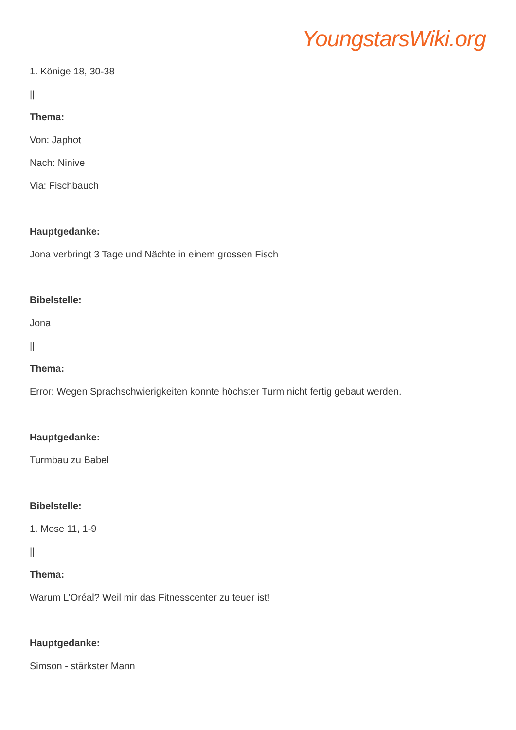YoungstarsWiki.org
1. Könige 18, 30-38
|||
Thema:
Von: Japhot
Nach: Ninive
Via: Fischbauch
Hauptgedanke:
Jona verbringt 3 Tage und Nächte in einem grossen Fisch
Bibelstelle:
Jona
|||
Thema:
Error: Wegen Sprachschwierigkeiten konnte höchster Turm nicht fertig gebaut werden.
Hauptgedanke:
Turmbau zu Babel
Bibelstelle:
1. Mose 11, 1-9
|||
Thema:
Warum L’Oréal? Weil mir das Fitnesscenter zu teuer ist!
Hauptgedanke:
Simson - stärkster Mann